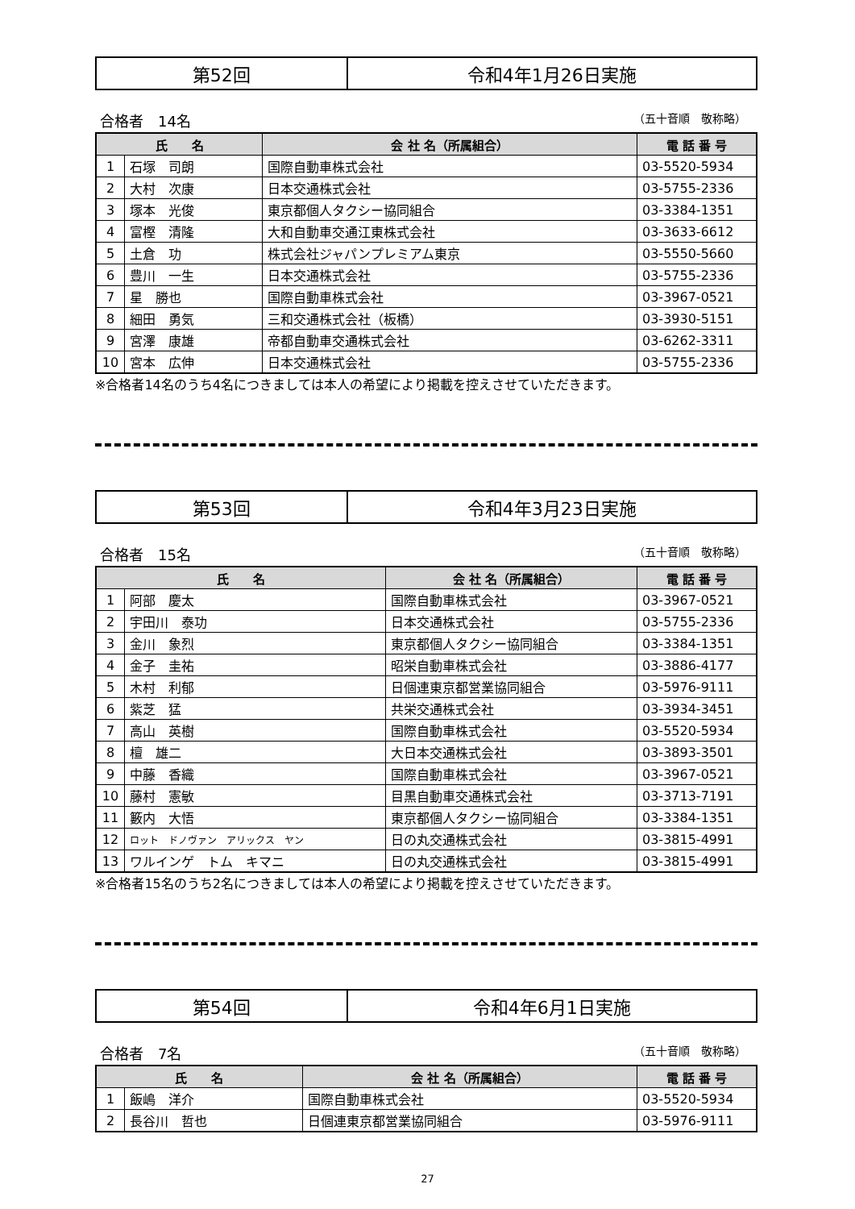| 第52回 | 令和4年1月26日実施 |
合格者　14名 （五十音順　敬称略）
| 氏 名 | | 会 社 名（所属組合） | 電 話 番 号 |
| --- | --- | --- | --- |
| 1 | 石塚 司朗 | 国際自動車株式会社 | 03-5520-5934 |
| 2 | 大村 次康 | 日本交通株式会社 | 03-5755-2336 |
| 3 | 塚本 光俊 | 東京都個人タクシー協同組合 | 03-3384-1351 |
| 4 | 富樫 清隆 | 大和自動車交通江東株式会社 | 03-3633-6612 |
| 5 | 土倉 功 | 株式会社ジャパンプレミアム東京 | 03-5550-5660 |
| 6 | 豊川 一生 | 日本交通株式会社 | 03-5755-2336 |
| 7 | 星 勝也 | 国際自動車株式会社 | 03-3967-0521 |
| 8 | 細田 勇気 | 三和交通株式会社（板橋） | 03-3930-5151 |
| 9 | 宮澤 康雄 | 帝都自動車交通株式会社 | 03-6262-3311 |
| 10 | 宮本 広伸 | 日本交通株式会社 | 03-5755-2336 |
※合格者14名のうち4名につきましては本人の希望により掲載を控えさせていただきます。
| 第53回 | 令和4年3月23日実施 |
合格者　15名 （五十音順　敬称略）
| 氏 名 | | 会 社 名（所属組合） | 電 話 番 号 |
| --- | --- | --- | --- |
| 1 | 阿部 慶太 | 国際自動車株式会社 | 03-3967-0521 |
| 2 | 宇田川 泰功 | 日本交通株式会社 | 03-5755-2336 |
| 3 | 金川 象烈 | 東京都個人タクシー協同組合 | 03-3384-1351 |
| 4 | 金子 圭祐 | 昭栄自動車株式会社 | 03-3886-4177 |
| 5 | 木村 利郁 | 日個連東京都営業協同組合 | 03-5976-9111 |
| 6 | 紫芝 猛 | 共栄交通株式会社 | 03-3934-3451 |
| 7 | 高山 英樹 | 国際自動車株式会社 | 03-5520-5934 |
| 8 | 檀 雄二 | 大日本交通株式会社 | 03-3893-3501 |
| 9 | 中藤 香織 | 国際自動車株式会社 | 03-3967-0521 |
| 10 | 藤村 憲敏 | 目黒自動車交通株式会社 | 03-3713-7191 |
| 11 | 籔内 大悟 | 東京都個人タクシー協同組合 | 03-3384-1351 |
| 12 | ロット ドノヴァン アリックス ヤン | 日の丸交通株式会社 | 03-3815-4991 |
| 13 | ワルインゲ トム キマニ | 日の丸交通株式会社 | 03-3815-4991 |
※合格者15名のうち2名につきましては本人の希望により掲載を控えさせていただきます。
| 第54回 | 令和4年6月1日実施 |
合格者　7名 （五十音順　敬称略）
| 氏 名 | | 会 社 名（所属組合） | 電 話 番 号 |
| --- | --- | --- | --- |
| 1 | 飯嶋 洋介 | 国際自動車株式会社 | 03-5520-5934 |
| 2 | 長谷川 哲也 | 日個連東京都営業協同組合 | 03-5976-9111 |
27